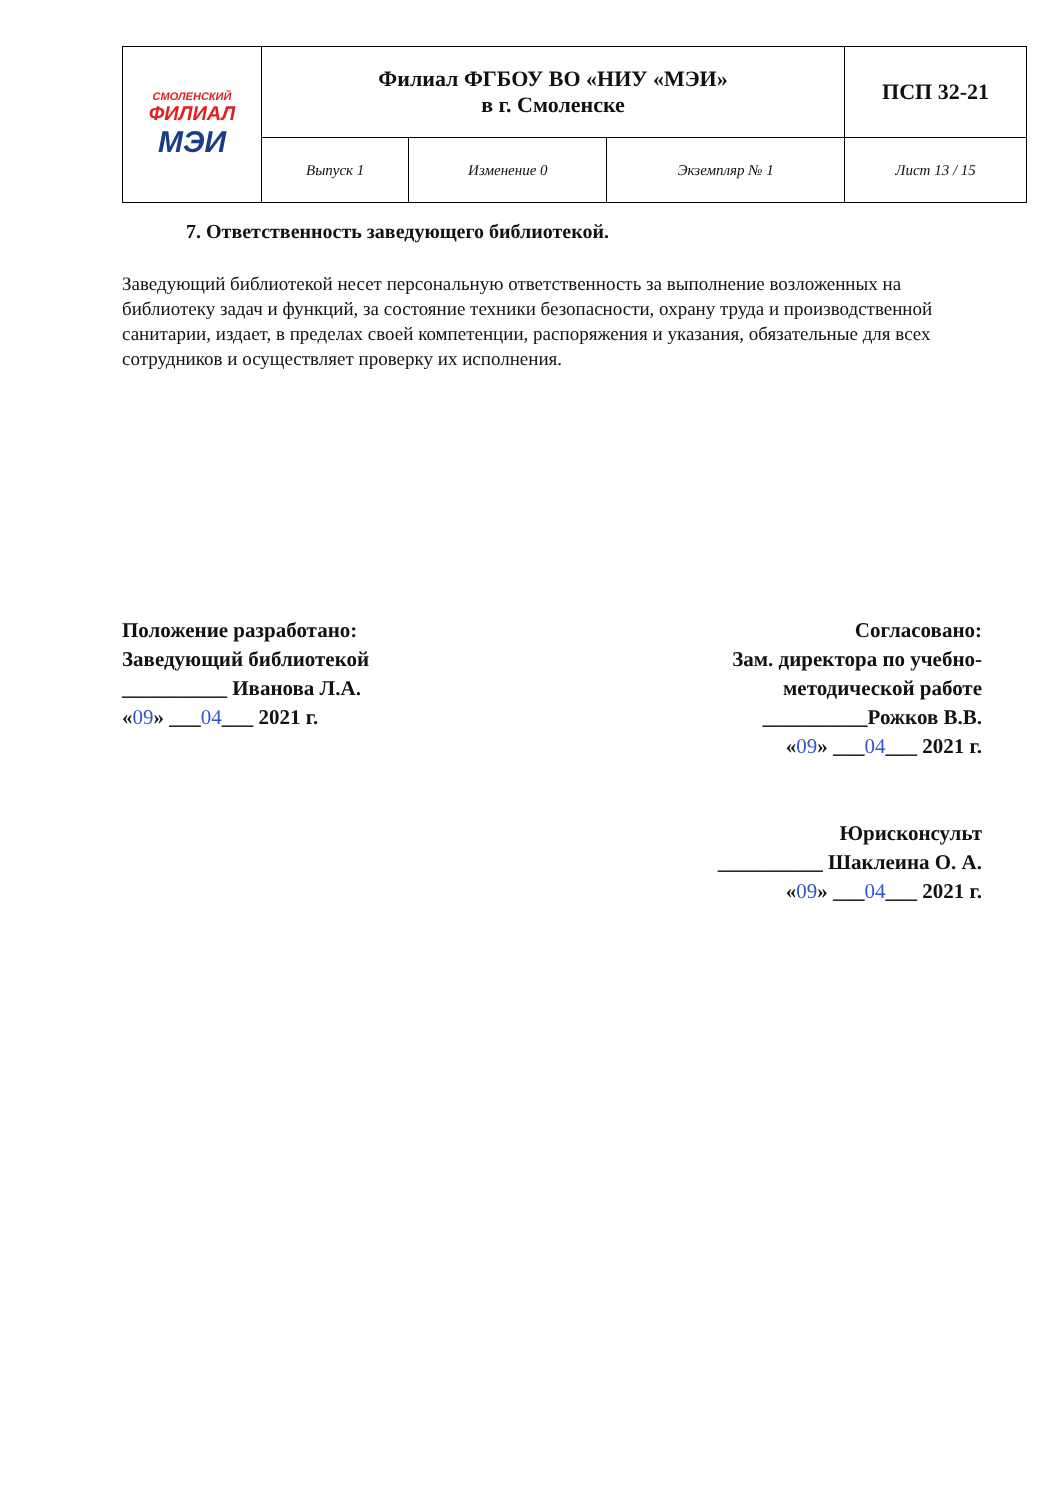| СМОЛЕНСКИЙ ФИЛИАЛ МЭИ | Филиал ФГБОУ ВО «НИУ «МЭИ» в г. Смоленске | | | ПСП 32-21 |
| | Выпуск 1 | Изменение 0 | Экземпляр № 1 | Лист 13 / 15 |
7. Ответственность заведующего библиотекой.
Заведующий библиотекой несет персональную ответственность за выполнение возложенных на библиотеку задач и функций, за состояние техники безопасности, охрану труда и производственной санитарии, издает, в пределах своей компетенции, распоряжения и указания, обязательные для всех сотрудников и осуществляет проверку их исполнения.
Положение разработано:
Заведующий библиотекой
__________ Иванова Л.А.
«09» ___04___ 2021 г.
Согласовано:
Зам. директора по учебно-
методической работе
__________Рожков В.В.
«09» ___04___ 2021 г.
Юрисконсульт
__________ Шаклеина О. А.
«09» ___04___ 2021 г.